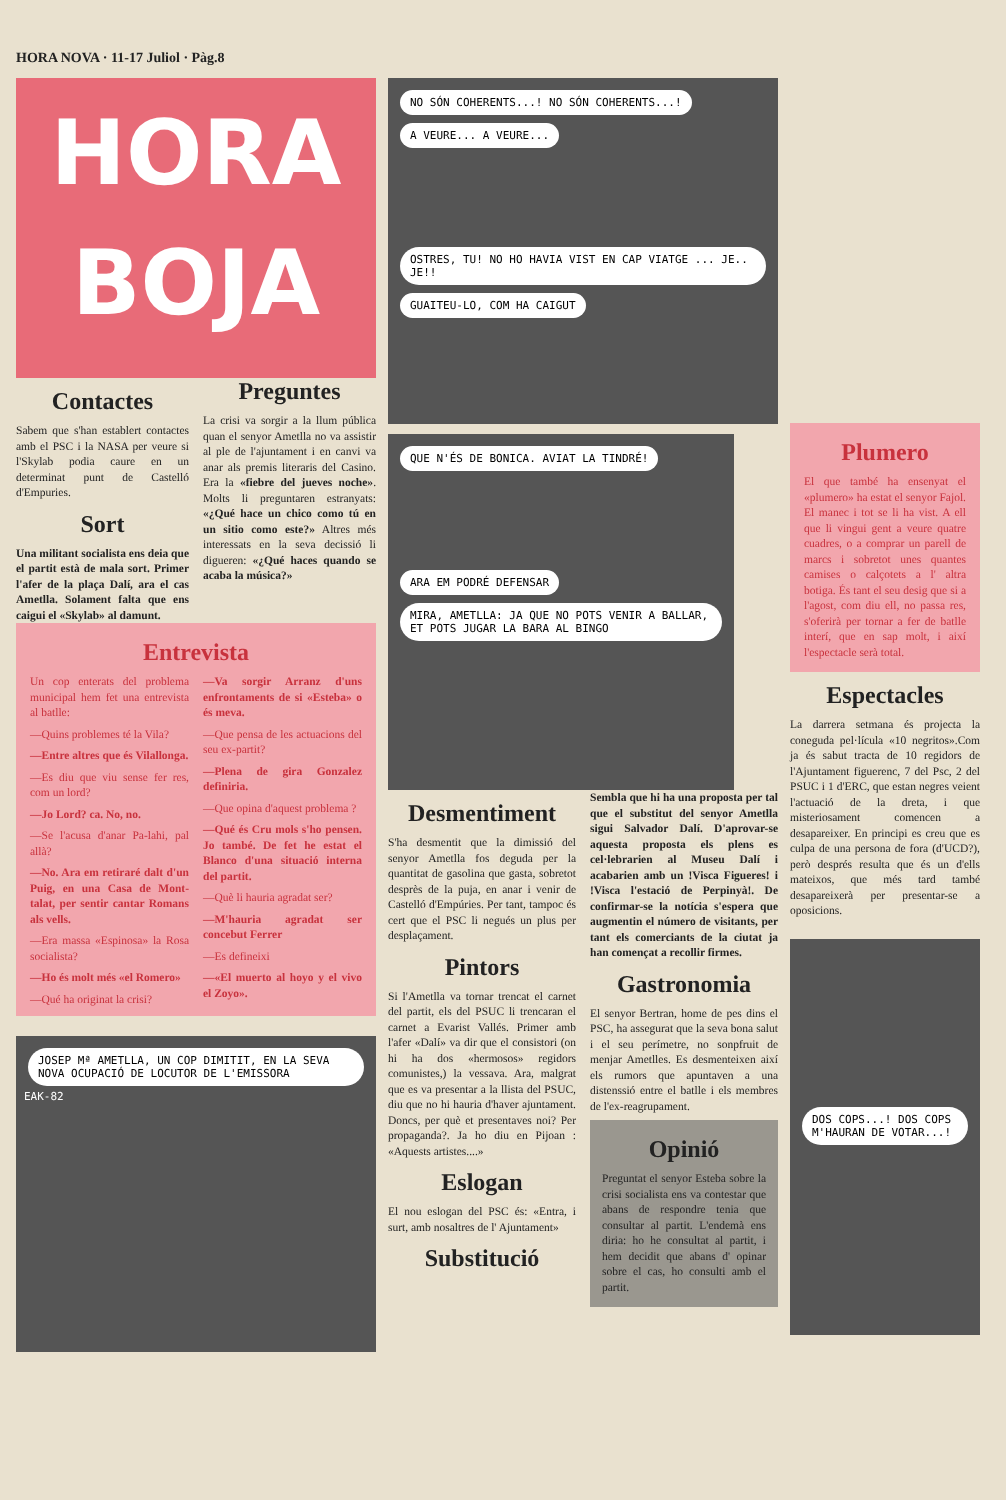HORA NOVA · 11-17 Juliol · Pàg.8
HORA
BOJA
Contactes
Sabem que s'han establert contactes amb el PSC i la NASA per veure si l'Skylab podia caure en un determinat punt de Castelló d'Empuries.
Sort
Una militant socialista ens deia que el partit està de mala sort. Primer l'afer de la plaça Dalí, ara el cas Ametlla. Solament falta que ens caigui el «Skylab» al damunt.
Preguntes
La crisi va sorgir a la llum pública quan el senyor Ametlla no va assistir al ple de l'ajuntament i en canvi va anar als premis literaris del Casino. Era la «fiebre del jueves noche». Molts li preguntaren estranyats: «¿Qué hace un chico como tú en un sitio como este?» Altres més interessats en la seva decissió li digueren: «¿Qué haces quando se acaba la música?»
Entrevista
Un cop enterats del problema municipal hem fet una entrevista al batlle:
—Quins problemes té la Vila?
—Entre altres que és Vilallonga.
—Es diu que viu sense fer res, com un lord?
—Jo Lord? ca. No, no.
—Se l'acusa d'anar Pa-lahi, pal allà?
—No. Ara em retiraré dalt d'un Puig, en una Casa de Mont-talat, per sentir cantar Romans als vells.
—Era massa «Espinosa» la Rosa socialista?
—Ho és molt més «el Romero»
—Qué ha originat la crisi?
—Va sorgir Arranz d'uns enfrontaments de si «Esteba» o és meva.
—Que pensa de les actuacions del seu ex-partit?
—Plena de gira Gonzalez definiria.
—Que opina d'aquest problema ?
—Qué és Cru mols s'ho pensen. Jo també. De fet he estat el Blanco d'una situació interna del partit.
—Què li hauria agradat ser?
—M'hauria agradat ser concebut Ferrer
—Es defineixi
—«El muerto al hoyo y el vivo el Zoyo».
JOSEP Mª AMETLLA, UN COP DIMITIT, EN LA SEVA NOVA OCUPACIÓ DE LOCUTOR DE L'EMISSORA
EAK-82
NO SÓN COHERENTS...! NO SÓN COHERENTS...! A VEURE... A VEURE...
OSTRES, TU! NO HO HAVIA VIST EN CAP VIATGE ... JE.. JE!! GUAITEU-LO, COM HA CAIGUT
QUE N'ÉS DE BONICA. AVIAT LA TINDRÉ!
ARA EM PODRÉ DEFENSAR MIRA, AMETLLA: JA QUE NO POTS VENIR A BALLAR, ET POTS JUGAR LA BARA AL BINGO
Desmentiment
S'ha desmentit que la dimissió del senyor Ametlla fos deguda per la quantitat de gasolina que gasta, sobretot desprès de la puja, en anar i venir de Castelló d'Empúries. Per tant, tampoc és cert que el PSC li negués un plus per desplaçament.
Pintors
Si l'Ametlla va tornar trencat el carnet del partit, els del PSUC li trencaran el carnet a Evarist Vallés. Primer amb l'afer «Dalí» va dir que el consistori (on hi ha dos «hermosos» regidors comunistes,) la vessava. Ara, malgrat que es va presentar a la llista del PSUC, diu que no hi hauria d'haver ajuntament. Doncs, per què et presentaves noi? Per propaganda?. Ja ho diu en Pijoan : «Aquests artistes....»
Eslogan
El nou eslogan del PSC és: «Entra, i surt, amb nosaltres de l' Ajuntament»
Substitució
Sembla que hi ha una proposta per tal que el substitut del senyor Ametlla sigui Salvador Dalí. D'aprovar-se aquesta proposta els plens es cel·lebrarien al Museu Dalí i acabarien amb un !Visca Figueres! i !Visca l'estació de Perpinyà!. De confirmar-se la notícia s'espera que augmentin el número de visitants, per tant els comerciants de la ciutat ja han començat a recollir firmes.
Gastronomia
El senyor Bertran, home de pes dins el PSC, ha assegurat que la seva bona salut i el seu perímetre, no sonpfruit de menjar Ametlles. Es desmenteixen així els rumors que apuntaven a una distenssió entre el batlle i els membres de l'ex-reagrupament.
Opinió
Preguntat el senyor Esteba sobre la crisi socialista ens va contestar que abans de respondre tenia que consultar al partit. L'endemà ens diria: ho he consultat al partit, i hem decidit que abans d' opinar sobre el cas, ho consulti amb el partit.
Plumero
El que també ha ensenyat el «plumero» ha estat el senyor Fajol. El manec i tot se li ha vist. A ell que li vingui gent a veure quatre cuadres, o a comprar un parell de marcs i sobretot unes quantes camises o calçotets a l' altra botiga. És tant el seu desig que si a l'agost, com diu ell, no passa res, s'oferirà per tornar a fer de batlle interí, que en sap molt, i així l'espectacle serà total.
Espectacles
La darrera setmana és projecta la coneguda pel·lícula «10 negritos».Com ja és sabut tracta de 10 regidors de l'Ajuntament figuerenc, 7 del Psc, 2 del PSUC i 1 d'ERC, que estan negres veient l'actuació de la dreta, i que misteriosament comencen a desapareixer. En principi es creu que es culpa de una persona de fora (d'UCD?), però després resulta que és un d'ells mateixos, que més tard també desapareixerà per presentar-se a oposicions.
DOS COPS...! DOS COPS M'HAURAN DE VOTAR...!